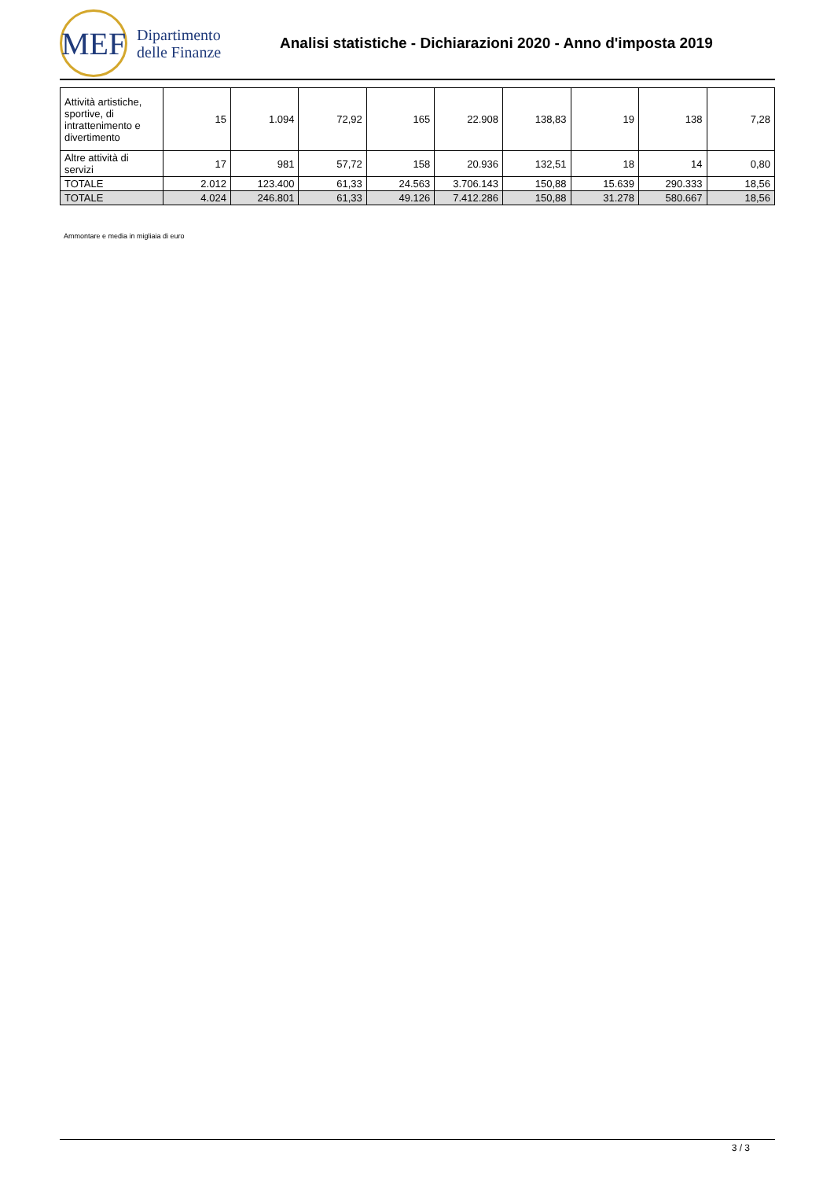MEF
Dipartimento
delle Finanze
Analisi statistiche - Dichiarazioni 2020 - Anno d'imposta 2019
| Attività artistiche, sportive, di intrattenimento e divertimento | 15 | 1.094 | 72,92 | 165 | 22.908 | 138,83 | 19 | 138 | 7,28 |
| Altre attività di servizi | 17 | 981 | 57,72 | 158 | 20.936 | 132,51 | 18 | 14 | 0,80 |
| TOTALE | 2.012 | 123.400 | 61,33 | 24.563 | 3.706.143 | 150,88 | 15.639 | 290.333 | 18,56 |
| TOTALE | 4.024 | 246.801 | 61,33 | 49.126 | 7.412.286 | 150,88 | 31.278 | 580.667 | 18,56 |
Ammontare e media in migliaia di euro
3 / 3